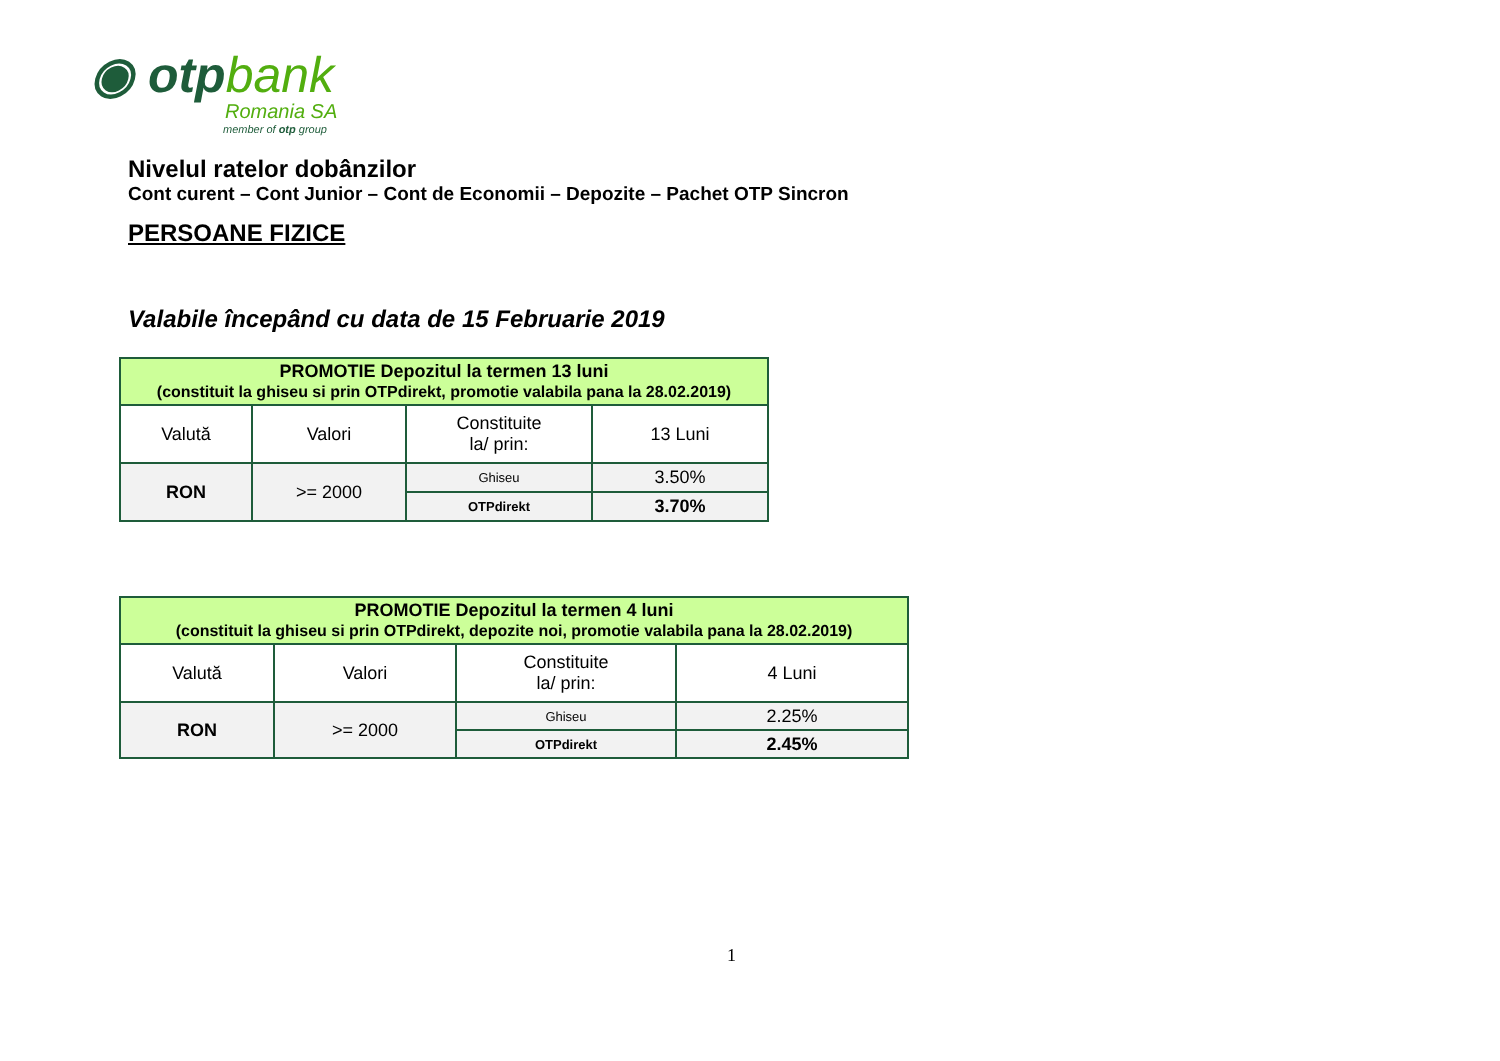◉ otpbank
Romania SA
member of otp group
Nivelul ratelor dobânzilor
Cont curent – Cont Junior – Cont de Economii – Depozite – Pachet OTP Sincron
PERSOANE FIZICE
Valabile începând cu data de 15 Februarie 2019
| PROMOTIE Depozitul la termen 13 luni (constituit la ghiseu si prin OTPdirekt, promotie valabila pana la 28.02.2019) | | | |
| Valută | Valori | Constituite la/ prin: | 13 Luni |
| RON | >= 2000 | Ghiseu | 3.50% |
| | | OTPdirekt | 3.70% |
| PROMOTIE Depozitul la termen 4 luni (constituit la ghiseu si prin OTPdirekt, depozite noi, promotie valabila pana la 28.02.2019) | | | |
| Valută | Valori | Constituite la/ prin: | 4 Luni |
| RON | >= 2000 | Ghiseu | 2.25% |
| | | OTPdirekt | 2.45% |
1